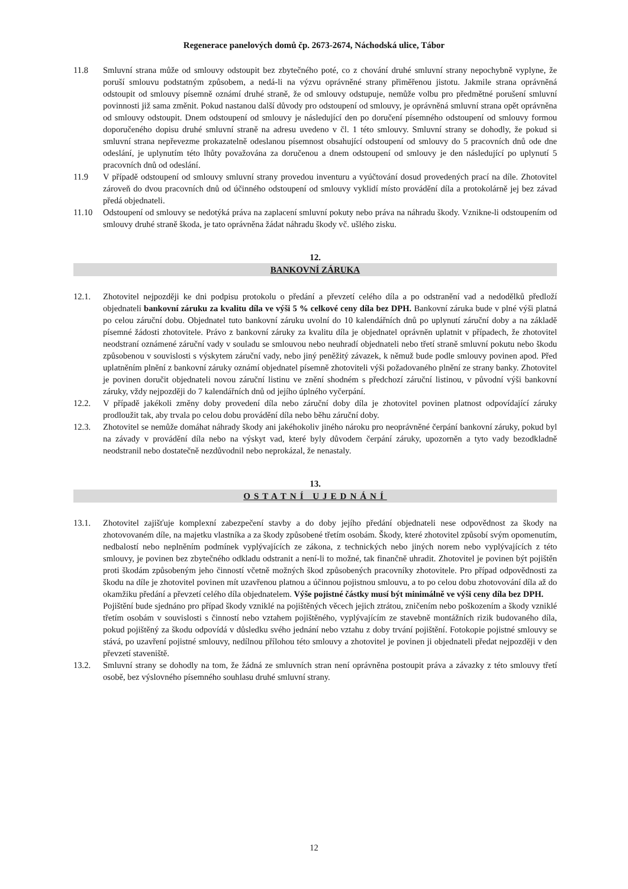Regenerace panelových domů čp. 2673-2674, Náchodská ulice, Tábor
11.8 Smluvní strana může od smlouvy odstoupit bez zbytečného poté, co z chování druhé smluvní strany nepochybně vyplyne, že poruší smlouvu podstatným způsobem, a nedá-li na výzvu oprávněné strany přiměřenou jistotu. Jakmile strana oprávněná odstoupit od smlouvy písemně oznámí druhé straně, že od smlouvy odstupuje, nemůže volbu pro předmětné porušení smluvní povinnosti již sama změnit. Pokud nastanou další důvody pro odstoupení od smlouvy, je oprávněná smluvní strana opět oprávněna od smlouvy odstoupit. Dnem odstoupení od smlouvy je následující den po doručení písemného odstoupení od smlouvy formou doporučeného dopisu druhé smluvní straně na adresu uvedeno v čl. 1 této smlouvy. Smluvní strany se dohodly, že pokud si smluvní strana nepřevezme prokazatelně odeslanou písemnost obsahující odstoupení od smlouvy do 5 pracovních dnů ode dne odeslání, je uplynutím této lhůty považována za doručenou a dnem odstoupení od smlouvy je den následující po uplynutí 5 pracovních dnů od odeslání.
11.9 V případě odstoupení od smlouvy smluvní strany provedou inventuru a vyúčtování dosud provedených prací na díle. Zhotovitel zároveň do dvou pracovních dnů od účinného odstoupení od smlouvy vyklidí místo provádění díla a protokolárně jej bez závad předá objednateli.
11.10 Odstoupení od smlouvy se nedotýká práva na zaplacení smluvní pokuty nebo práva na náhradu škody. Vznikne-li odstoupením od smlouvy druhé straně škoda, je tato oprávněna žádat náhradu škody vč. ušlého zisku.
12.
BANKOVNÍ ZÁRUKA
12.1. Zhotovitel nejpozději ke dni podpisu protokolu o předání a převzetí celého díla a po odstranění vad a nedodělků předloží objednateli bankovní záruku za kvalitu díla ve výši 5 % celkové ceny díla bez DPH. Bankovní záruka bude v plné výši platná po celou záruční dobu. Objednatel tuto bankovní záruku uvolní do 10 kalendářních dnů po uplynutí záruční doby a na základě písemné žádosti zhotovitele. Právo z bankovní záruky za kvalitu díla je objednatel oprávněn uplatnit v případech, že zhotovitel neodstraní oznámené záruční vady v souladu se smlouvou nebo neuhradí objednateli nebo třetí straně smluvní pokutu nebo škodu způsobenou v souvislosti s výskytem záruční vady, nebo jiný peněžitý závazek, k němuž bude podle smlouvy povinen apod. Před uplatněním plnění z bankovní záruky oznámí objednatel písemně zhotoviteli výši požadovaného plnění ze strany banky. Zhotovitel je povinen doručit objednateli novou záruční listinu ve znění shodném s předchozí záruční listinou, v původní výši bankovní záruky, vždy nejpozději do 7 kalendářních dnů od jejího úplného vyčerpání.
12.2. V případě jakékoli změny doby provedení díla nebo záruční doby díla je zhotovitel povinen platnost odpovídající záruky prodloužit tak, aby trvala po celou dobu provádění díla nebo běhu záruční doby.
12.3. Zhotovitel se nemůže domáhat náhrady škody ani jakéhokoliv jiného nároku pro neoprávněné čerpání bankovní záruky, pokud byl na závady v provádění díla nebo na výskyt vad, které byly důvodem čerpání záruky, upozorněn a tyto vady bezodkladně neodstranil nebo dostatečně nezdůvodnil nebo neprokázal, že nenastaly.
13.
OSTATNÍ UJEDNÁNÍ
13.1. Zhotovitel zajišťuje komplexní zabezpečení stavby a do doby jejího předání objednateli nese odpovědnost za škody na zhotovovaném díle, na majetku vlastníka a za škody způsobené třetím osobám. Škody, které zhotovitel způsobí svým opomenutím, nedbalostí nebo neplněním podmínek vyplývajících ze zákona, z technických nebo jiných norem nebo vyplývajících z této smlouvy, je povinen bez zbytečného odkladu odstranit a není-li to možné, tak finančně uhradit. Zhotovitel je povinen být pojištěn proti škodám způsobeným jeho činností včetně možných škod způsobených pracovníky zhotovitele. Pro případ odpovědnosti za škodu na díle je zhotovitel povinen mít uzavřenou platnou a účinnou pojistnou smlouvu, a to po celou dobu zhotovování díla až do okamžiku předání a převzetí celého díla objednatelem. Výše pojistné částky musí být minimálně ve výši ceny díla bez DPH.
Pojištění bude sjednáno pro případ škody vzniklé na pojištěných věcech jejich ztrátou, zničením nebo poškozením a škody vzniklé třetím osobám v souvislosti s činností nebo vztahem pojištěného, vyplývajícím ze stavebně montážních rizik budovaného díla, pokud pojištěný za škodu odpovídá v důsledku svého jednání nebo vztahu z doby trvání pojištění. Fotokopie pojistné smlouvy se stává, po uzavření pojistné smlouvy, nedílnou přílohou této smlouvy a zhotovitel je povinen ji objednateli předat nejpozději v den převzetí staveniště.
13.2. Smluvní strany se dohodly na tom, že žádná ze smluvních stran není oprávněna postoupit práva a závazky z této smlouvy třetí osobě, bez výslovného písemného souhlasu druhé smluvní strany.
12